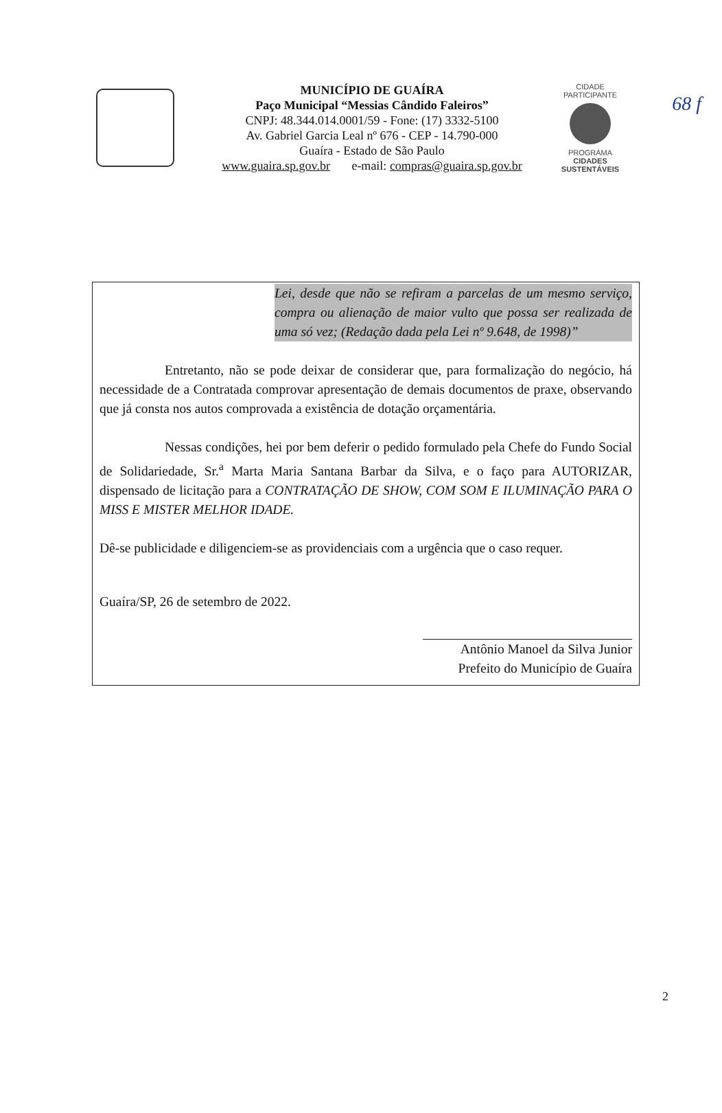68 f
MUNICÍPIO DE GUAÍRA
Paço Municipal “Messias Cândido Faleiros”
CNPJ: 48.344.014.0001/59 - Fone: (17) 3332-5100
Av. Gabriel Garcia Leal nº 676 - CEP - 14.790-000
Guaíra - Estado de São Paulo
www.guaira.sp.gov.br e-mail: compras@guaira.sp.gov.br
CIDADE PARTICIPANTE
PROGRAMA
CIDADES
SUSTENTÁVEIS
Lei, desde que não se refiram a parcelas de um mesmo serviço, compra ou alienação de maior vulto que possa ser realizada de uma só vez; (Redação dada pela Lei nº 9.648, de 1998)”
Entretanto, não se pode deixar de considerar que, para formalização do negócio, há necessidade de a Contratada comprovar apresentação de demais documentos de praxe, observando que já consta nos autos comprovada a existência de dotação orçamentária.
Nessas condições, hei por bem deferir o pedido formulado pela Chefe do Fundo Social de Solidariedade, Sr.<sup>a</sup> Marta Maria Santana Barbar da Silva, e o faço para AUTORIZAR, dispensado de licitação para a CONTRATAÇÃO DE SHOW, COM SOM E ILUMINAÇÃO PARA O MISS E MISTER MELHOR IDADE.
Dê-se publicidade e diligenciem-se as providenciais com a urgência que o caso requer.
Guaíra/SP, 26 de setembro de 2022.
Antônio Manoel da Silva Junior
Prefeito do Município de Guaíra
2